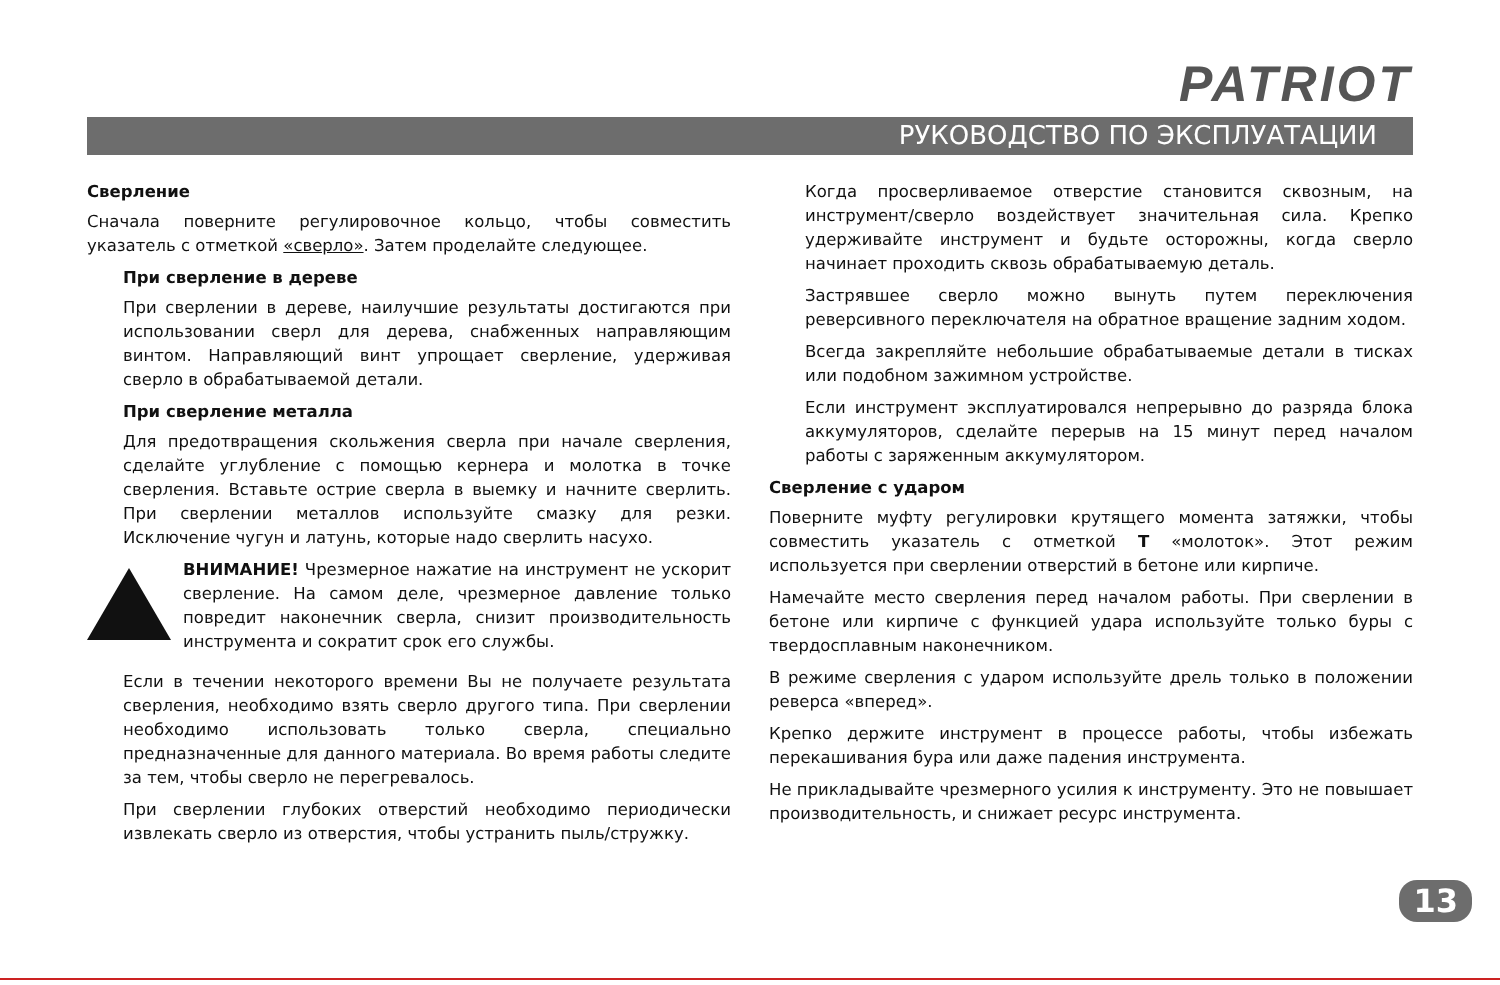PATRIOT
РУКОВОДСТВО ПО ЭКСПЛУАТАЦИИ
Сверление
Сначала поверните регулировочное кольцо, чтобы совместить указатель с отметкой «сверло». Затем проделайте следующее.
При сверление в дереве
При сверлении в дереве, наилучшие результаты достигаются при использовании сверл для дерева, снабженных направляющим винтом. Направляющий винт упрощает сверление, удерживая сверло в обрабатываемой детали.
При сверление металла
Для предотвращения скольжения сверла при начале сверления, сделайте углубление с помощью кернера и молотка в точке сверления. Вставьте острие сверла в выемку и начните сверлить. При сверлении металлов используйте смазку для резки. Исключение чугун и латунь, которые надо сверлить насухо.
ВНИМАНИЕ! Чрезмерное нажатие на инструмент не ускорит сверление. На самом деле, чрезмерное давление только повредит наконечник сверла, снизит производительность инструмента и сократит срок его службы.
Если в течении некоторого времени Вы не получаете результата сверления, необходимо взять сверло другого типа. При сверлении необходимо использовать только сверла, специально предназначенные для данного материала. Во время работы следите за тем, чтобы сверло не перегревалось.
При сверлении глубоких отверстий необходимо периодически извлекать сверло из отверстия, чтобы устранить пыль/стружку.
Когда просверливаемое отверстие становится сквозным, на инструмент/сверло воздействует значительная сила. Крепко удерживайте инструмент и будьте осторожны, когда сверло начинает проходить сквозь обрабатываемую деталь.
Застрявшее сверло можно вынуть путем переключения реверсивного переключателя на обратное вращение задним ходом.
Всегда закрепляйте небольшие обрабатываемые детали в тисках или подобном зажимном устройстве.
Если инструмент эксплуатировался непрерывно до разряда блока аккумуляторов, сделайте перерыв на 15 минут перед началом работы с заряженным аккумулятором.
Сверление с ударом
Поверните муфту регулировки крутящего момента затяжки, чтобы совместить указатель с отметкой T «молоток». Этот режим используется при сверлении отверстий в бетоне или кирпиче.
Намечайте место сверления перед началом работы. При сверлении в бетоне или кирпиче с функцией удара используйте только буры с твердосплавным наконечником.
В режиме сверления с ударом используйте дрель только в положении реверса «вперед».
Крепко держите инструмент в процессе работы, чтобы избежать перекашивания бура или даже падения инструмента.
Не прикладывайте чрезмерного усилия к инструменту. Это не повышает производительность, и снижает ресурс инструмента.
13